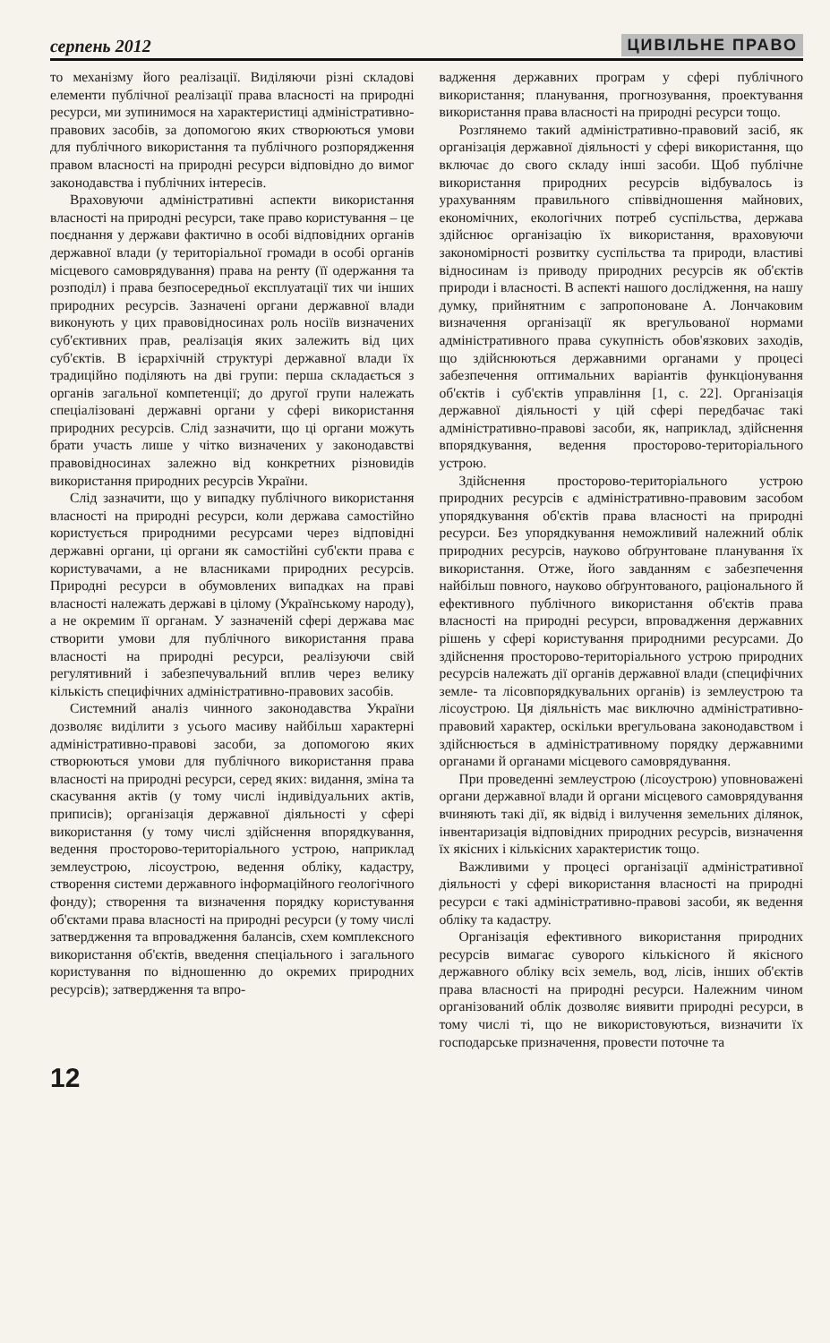серпень 2012 ЦИВІЛЬНЕ ПРАВО
то механізму його реалізації. Виділяючи різні складові елементи публічної реалізації права власності на природні ресурси, ми зупинимося на характеристиці адміністративно-правових засобів, за допомогою яких створюються умови для публічного використання та публічного розпорядження правом власності на природні ресурси відповідно до вимог законодавства і публічних інтересів.
Враховуючи адміністративні аспекти використання власності на природні ресурси, таке право користування – це поєднання у держави фактично в особі відповідних органів державної влади (у територіальної громади в особі органів місцевого самоврядування) права на ренту (її одержання та розподіл) і права безпосередньої експлуатації тих чи інших природних ресурсів. Зазначені органи державної влади виконують у цих правовідносинах роль носіїв визначених суб'єктивних прав, реалізація яких залежить від цих суб'єктів. В ієрархічній структурі державної влади їх традиційно поділяють на дві групи: перша складається з органів загальної компетенції; до другої групи належать спеціалізовані державні органи у сфері використання природних ресурсів. Слід зазначити, що ці органи можуть брати участь лише у чітко визначених у законодавстві правовідносинах залежно від конкретних різновидів використання природних ресурсів України.
Слід зазначити, що у випадку публічного використання власності на природні ресурси, коли держава самостійно користується природними ресурсами через відповідні державні органи, ці органи як самостійні суб'єкти права є користувачами, а не власниками природних ресурсів. Природні ресурси в обумовлених випадках на праві власності належать державі в цілому (Українському народу), а не окремим її органам. У зазначеній сфері держава має створити умови для публічного використання права власності на природні ресурси, реалізуючи свій регулятивний і забезпечувальний вплив через велику кількість специфічних адміністративно-правових засобів.
Системний аналіз чинного законодавства України дозволяє виділити з усього масиву найбільш характерні адміністративно-правові засоби, за допомогою яких створюються умови для публічного використання права власності на природні ресурси, серед яких: видання, зміна та скасування актів (у тому числі індивідуальних актів, приписів); організація державної діяльності у сфері використання (у тому числі здійснення впорядкування, ведення просторово-територіального устрою, наприклад землеустрою, лісоустрою, ведення обліку, кадастру, створення системи державного інформаційного геологічного фонду); створення та визначення порядку користування об'єктами права власності на природні ресурси (у тому числі затвердження та впровадження балансів, схем комплексного використання об'єктів, введення спеціального і загального користування по відношенню до окремих природних ресурсів); затвердження та впро-
вадження державних програм у сфері публічного використання; планування, прогнозування, проектування використання права власності на природні ресурси тощо.
Розглянемо такий адміністративно-правовий засіб, як організація державної діяльності у сфері використання, що включає до свого складу інші засоби. Щоб публічне використання природних ресурсів відбувалось із урахуванням правильного співвідношення майнових, економічних, екологічних потреб суспільства, держава здійснює організацію їх використання, враховуючи закономірності розвитку суспільства та природи, властиві відносинам із приводу природних ресурсів як об'єктів природи і власності. В аспекті нашого дослідження, на нашу думку, прийнятним є запропоноване А. Лончаковим визначення організації як врегульованої нормами адміністративного права сукупність обов'язкових заходів, що здійснюються державними органами у процесі забезпечення оптимальних варіантів функціонування об'єктів і суб'єктів управління [1, с. 22]. Організація державної діяльності у цій сфері передбачає такі адміністративно-правові засоби, як, наприклад, здійснення впорядкування, ведення просторово-територіального устрою.
Здійснення просторово-територіального устрою природних ресурсів є адміністративно-правовим засобом упорядкування об'єктів права власності на природні ресурси. Без упорядкування неможливий належний облік природних ресурсів, науково обґрунтоване планування їх використання. Отже, його завданням є забезпечення найбільш повного, науково обґрунтованого, раціонального й ефективного публічного використання об'єктів права власності на природні ресурси, впровадження державних рішень у сфері користування природними ресурсами. До здійснення просторово-територіального устрою природних ресурсів належать дії органів державної влади (специфічних земле- та лісовпорядкувальних органів) із землеустрою та лісоустрою. Ця діяльність має виключно адміністративно-правовий характер, оскільки врегульована законодавством і здійснюється в адміністративному порядку державними органами й органами місцевого самоврядування.
При проведенні землеустрою (лісоустрою) уповноважені органи державної влади й органи місцевого самоврядування вчиняють такі дії, як відвід і вилучення земельних ділянок, інвентаризація відповідних природних ресурсів, визначення їх якісних і кількісних характеристик тощо.
Важливими у процесі організації адміністративної діяльності у сфері використання власності на природні ресурси є такі адміністративно-правові засоби, як ведення обліку та кадастру.
Організація ефективного використання природних ресурсів вимагає суворого кількісного й якісного державного обліку всіх земель, вод, лісів, інших об'єктів права власності на природні ресурси. Належним чином організований облік дозволяє виявити природні ресурси, в тому числі ті, що не використовуються, визначити їх господарське призначення, провести поточне та
12